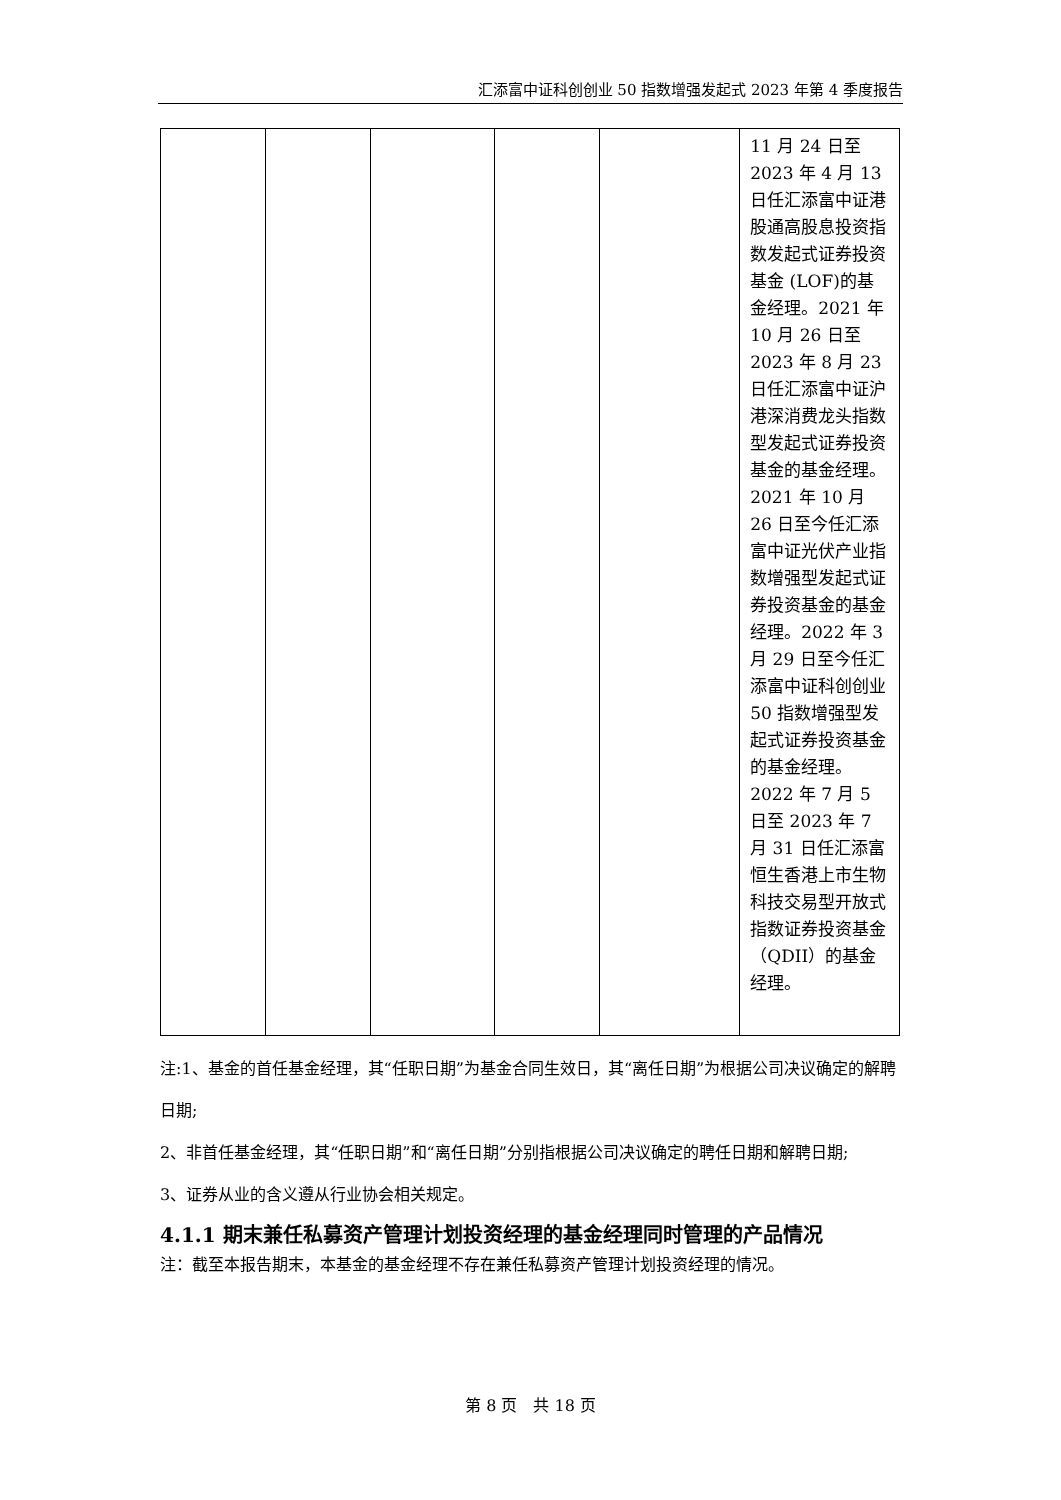汇添富中证科创创业 50 指数增强发起式 2023 年第 4 季度报告
| | | | | | 11 月 24 日至 2023 年 4 月 13 日任汇添富中证港股通高股息投资指数发起式证券投资基金 (LOF)的基金经理。2021 年 10 月 26 日至 2023 年 8 月 23 日任汇添富中证沪港深消费龙头指数型发起式证券投资基金的基金经理。2021 年 10 月 26 日至今任汇添富中证光伏产业指数增强型发起式证券投资基金的基金经理。2022 年 3 月 29 日至今任汇添富中证科创创业 50 指数增强型发起式证券投资基金的基金经理。2022 年 7 月 5 日至 2023 年 7 月 31 日任汇添富恒生香港上市生物科技交易型开放式指数证券投资基金（QDII）的基金经理。 |
注:1、基金的首任基金经理，其“任职日期”为基金合同生效日，其“离任日期”为根据公司决议确定的解聘日期;
2、非首任基金经理，其“任职日期”和“离任日期”分别指根据公司决议确定的聘任日期和解聘日期;
3、证券从业的含义遵从行业协会相关规定。
4.1.1 期末兼任私募资产管理计划投资经理的基金经理同时管理的产品情况
注：截至本报告期末，本基金的基金经理不存在兼任私募资产管理计划投资经理的情况。
第 8 页　共 18 页